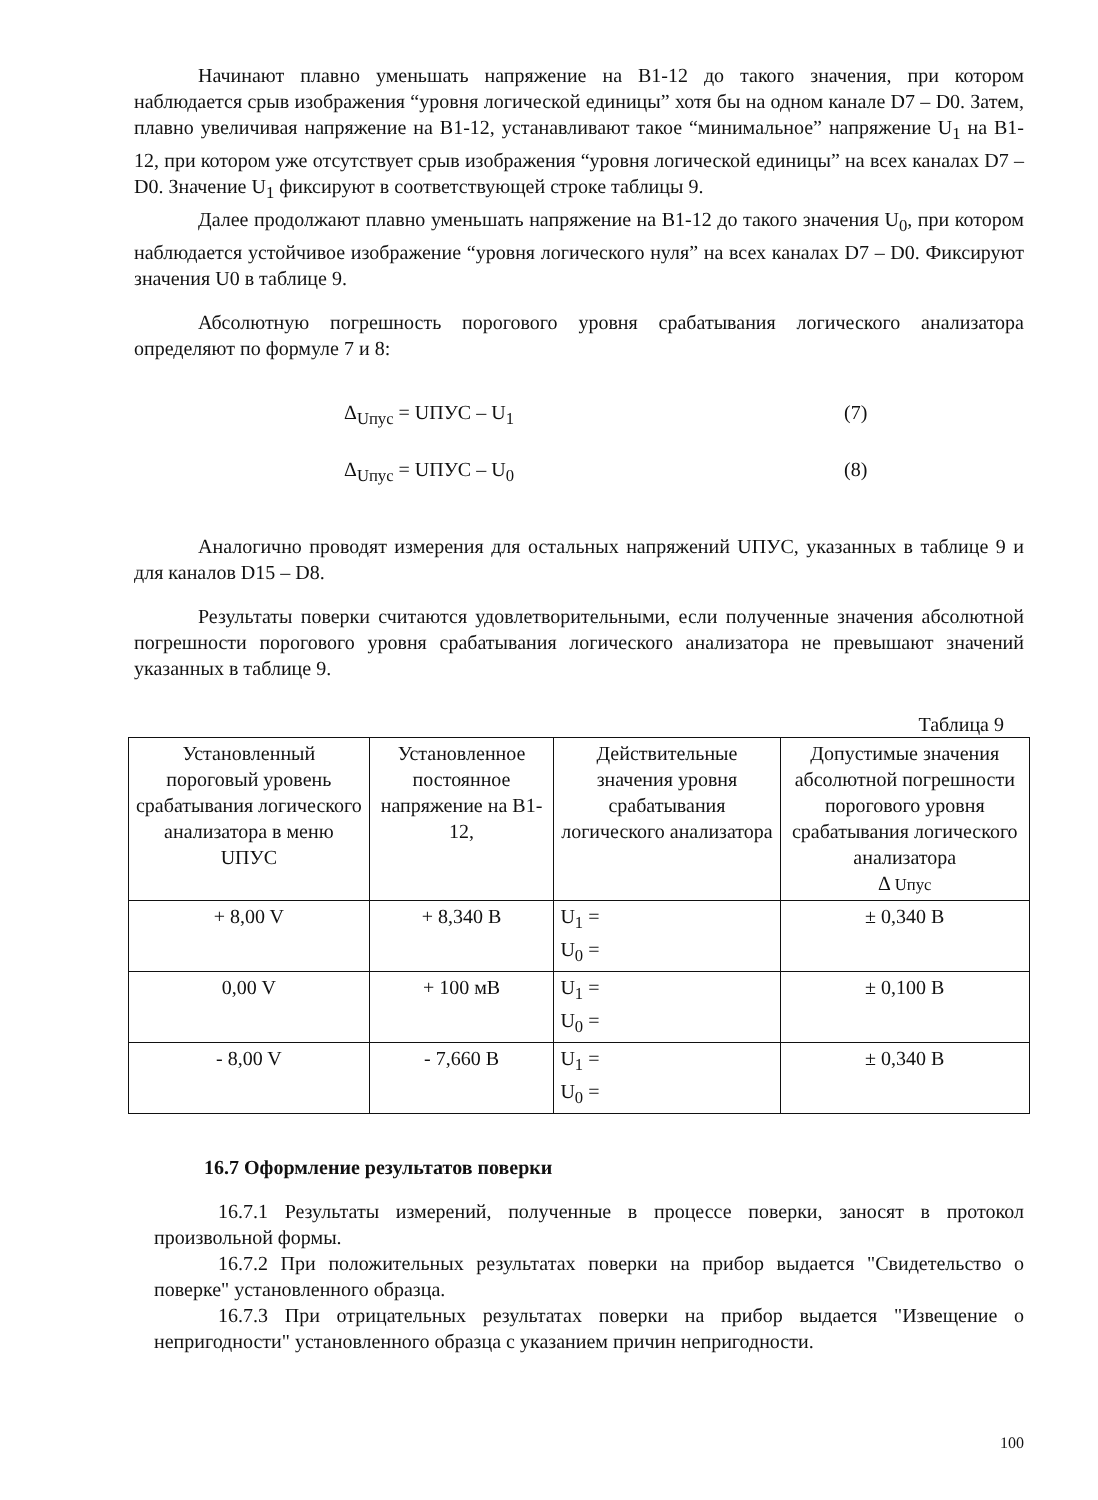Начинают плавно уменьшать напряжение на В1-12 до такого значения, при котором наблюдается срыв изображения “уровня логической единицы” хотя бы на одном канале D7 – D0. Затем, плавно увеличивая напряжение на В1-12, устанавливают такое “минимальное” напряжение U<sub>1</sub> на В1-12, при котором уже отсутствует срыв изображения “уровня логической единицы” на всех каналах D7 – D0. Значение U<sub>1</sub> фиксируют в соответствующей строке таблицы 9.
Далее продолжают плавно уменьшать напряжение на В1-12 до такого значения U<sub>0</sub>, при котором наблюдается устойчивое изображение “уровня логического нуля” на всех каналах D7 – D0. Фиксируют значения U0 в таблице 9.
Абсолютную погрешность порогового уровня срабатывания логического анализатора определяют по формуле 7 и 8:
Δ<sub>Uпус</sub> = UПУС – U<sub>1</sub> (7)
Δ<sub>Uпус</sub> = UПУС – U<sub>0</sub> (8)
Аналогично проводят измерения для остальных напряжений UПУС, указанных в таблице 9 и для каналов D15 – D8.
Результаты поверки считаются удовлетворительными, если полученные значения абсолютной погрешности порогового уровня срабатывания логического анализатора не превышают значений указанных в таблице 9.
Таблица 9
| Установленный пороговый уровень срабатывания логического анализатора в меню UПУС | Установленное постоянное напряжение на В1-12, | Действительные значения уровня срабатывания логического анализатора | Допустимые значения абсолютной погрешности порогового уровня срабатывания логического анализатора Δ Uпус |
| + 8,00 V | + 8,340 В | U<sub>1</sub> = U<sub>0</sub> = | ± 0,340 В |
| 0,00 V | + 100 мВ | U<sub>1</sub> = U<sub>0</sub> = | ± 0,100 В |
| - 8,00 V | - 7,660 В | U<sub>1</sub> = U<sub>0</sub> = | ± 0,340 В |
16.7 Оформление результатов поверки
16.7.1 Результаты измерений, полученные в процессе поверки, заносят в протокол произвольной формы.
16.7.2 При положительных результатах поверки на прибор выдается "Свидетельство о поверке" установленного образца.
16.7.3 При отрицательных результатах поверки на прибор выдается "Извещение о непригодности" установленного образца с указанием причин непригодности.
100